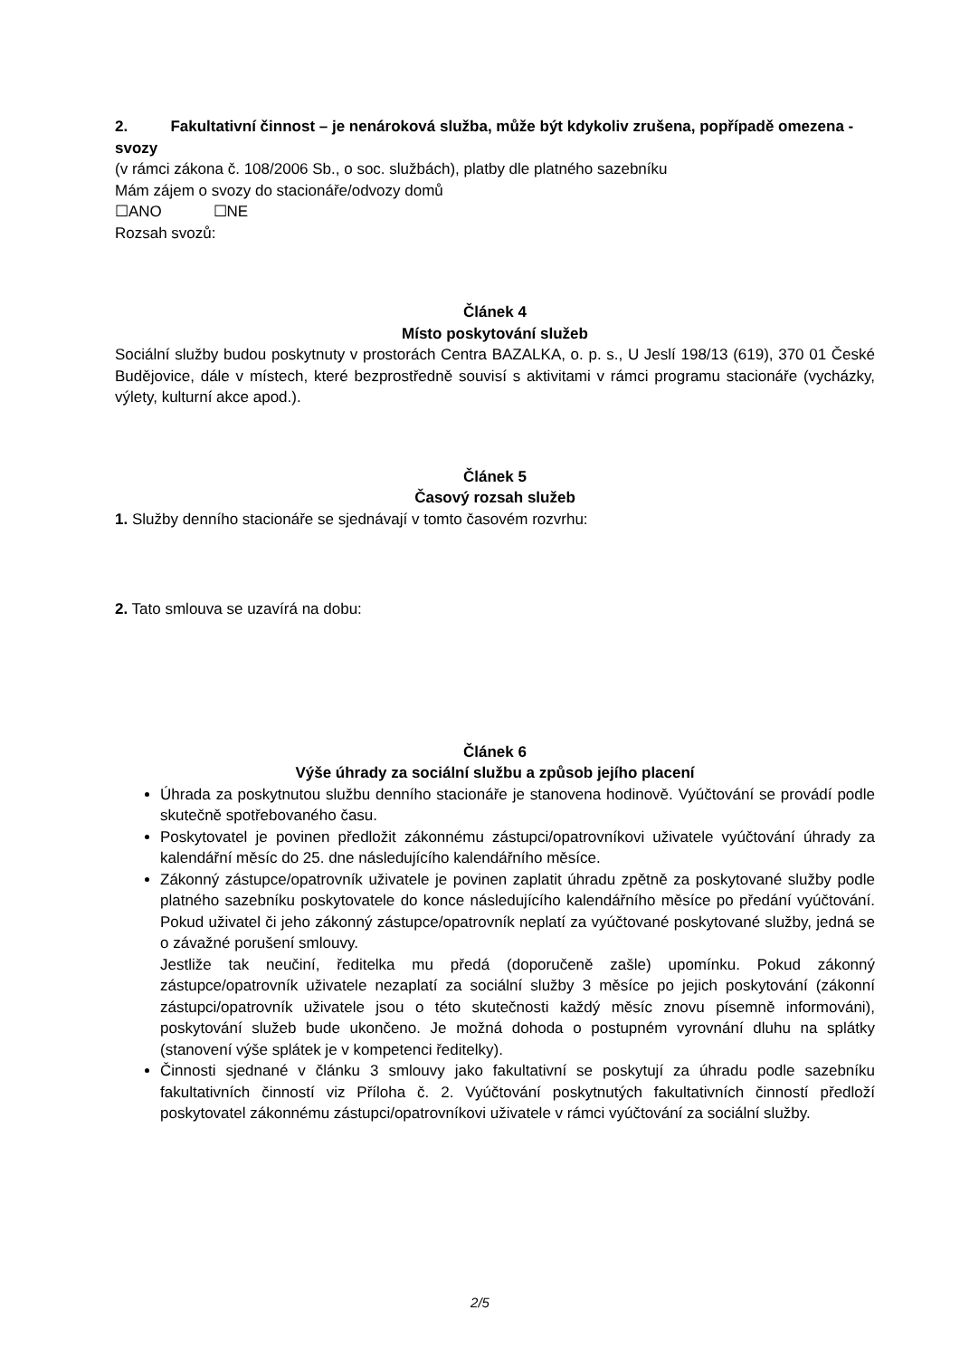2. Fakultativní činnost – je nenároková služba, může být kdykoliv zrušena, popřípadě omezena - svozy
(v rámci zákona č. 108/2006 Sb., o soc. službách), platby dle platného sazebníku
Mám zájem o svozy do stacionáře/odvozy domů
☐ANO ☐NE
Rozsah svozů:
Článek 4
Místo poskytování služeb
Sociální služby budou poskytnuty v prostorách Centra BAZALKA, o. p. s., U Jeslí 198/13 (619), 370 01 České Budějovice, dále v místech, které bezprostředně souvisí s aktivitami v rámci programu stacionáře (vycházky, výlety, kulturní akce apod.).
Článek 5
Časový rozsah služeb
1. Služby denního stacionáře se sjednávají v tomto časovém rozvrhu:
2. Tato smlouva se uzavírá na dobu:
Článek 6
Výše úhrady za sociální službu a způsob jejího placení
Úhrada za poskytnutou službu denního stacionáře je stanovena hodinově. Vyúčtování se provádí podle skutečně spotřebovaného času.
Poskytovatel je povinen předložit zákonnému zástupci/opatrovníkovi uživatele vyúčtování úhrady za kalendářní měsíc do 25. dne následujícího kalendářního měsíce.
Zákonný zástupce/opatrovník uživatele je povinen zaplatit úhradu zpětně za poskytované služby podle platného sazebníku poskytovatele do konce následujícího kalendářního měsíce po předání vyúčtování. Pokud uživatel či jeho zákonný zástupce/opatrovník neplatí za vyúčtované poskytované služby, jedná se o závažné porušení smlouvy.
Jestliže tak neučiní, ředitelka mu předá (doporučeně zašle) upomínku. Pokud zákonný zástupce/opatrovník uživatele nezaplatí za sociální služby 3 měsíce po jejich poskytování (zákonní zástupci/opatrovník uživatele jsou o této skutečnosti každý měsíc znovu písemně informováni), poskytování služeb bude ukončeno. Je možná dohoda o postupném vyrovnání dluhu na splátky (stanovení výše splátek je v kompetenci ředitelky).
Činnosti sjednané v článku 3 smlouvy jako fakultativní se poskytují za úhradu podle sazebníku fakultativních činností viz Příloha č. 2. Vyúčtování poskytnutých fakultativních činností předloží poskytovatel zákonnému zástupci/opatrovníkovi uživatele v rámci vyúčtování za sociální služby.
2/5